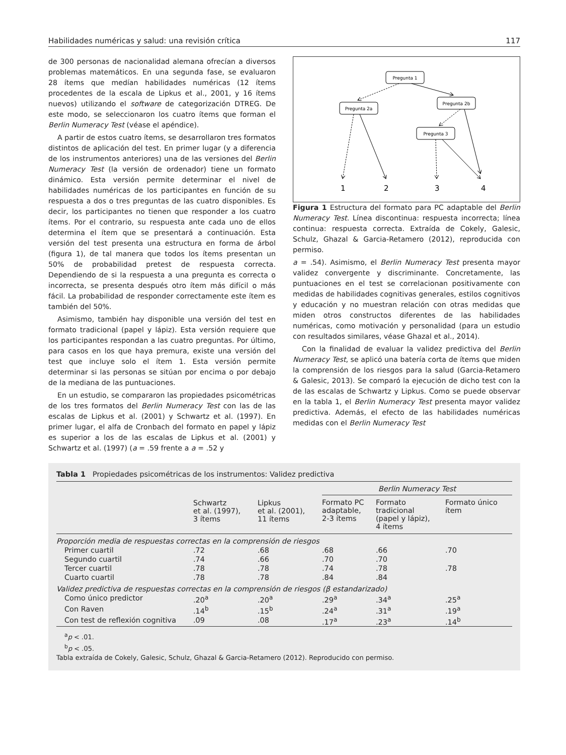Habilidades numéricas y salud: una revisión crítica 117
de 300 personas de nacionalidad alemana ofrecían a diversos problemas matemáticos. En una segunda fase, se evaluaron 28 ítems que medían habilidades numéricas (12 ítems procedentes de la escala de Lipkus et al., 2001, y 16 ítems nuevos) utilizando el software de categorización DTREG. De este modo, se seleccionaron los cuatro ítems que forman el Berlin Numeracy Test (véase el apéndice).
A partir de estos cuatro ítems, se desarrollaron tres formatos distintos de aplicación del test. En primer lugar (y a diferencia de los instrumentos anteriores) una de las versiones del Berlin Numeracy Test (la versión de ordenador) tiene un formato dinámico. Esta versión permite determinar el nivel de habilidades numéricas de los participantes en función de su respuesta a dos o tres preguntas de las cuatro disponibles. Es decir, los participantes no tienen que responder a los cuatro ítems. Por el contrario, su respuesta ante cada uno de ellos determina el ítem que se presentará a continuación. Esta versión del test presenta una estructura en forma de árbol (figura 1), de tal manera que todos los ítems presentan un 50% de probabilidad pretest de respuesta correcta. Dependiendo de si la respuesta a una pregunta es correcta o incorrecta, se presenta después otro ítem más difícil o más fácil. La probabilidad de responder correctamente este ítem es también del 50%.
Asimismo, también hay disponible una versión del test en formato tradicional (papel y lápiz). Esta versión requiere que los participantes respondan a las cuatro preguntas. Por último, para casos en los que haya premura, existe una versión del test que incluye solo el ítem 1. Esta versión permite determinar si las personas se sitúan por encima o por debajo de la mediana de las puntuaciones.
En un estudio, se compararon las propiedades psicométricas de los tres formatos del Berlin Numeracy Test con las de las escalas de Lipkus et al. (2001) y Schwartz et al. (1997). En primer lugar, el alfa de Cronbach del formato en papel y lápiz es superior a los de las escalas de Lipkus et al. (2001) y Schwartz et al. (1997) (a = .59 frente a a = .52 y
Pregunta 1
Pregunta 2a
Pregunta 2b
Pregunta 3
1
2
3
4
Figura 1 Estructura del formato para PC adaptable del Berlin Numeracy Test. Línea discontinua: respuesta incorrecta; línea continua: respuesta correcta. Extraída de Cokely, Galesic, Schulz, Ghazal & Garcia-Retamero (2012), reproducida con permiso.
a = .54). Asimismo, el Berlin Numeracy Test presenta mayor validez convergente y discriminante. Concretamente, las puntuaciones en el test se correlacionan positivamente con medidas de habilidades cognitivas generales, estilos cognitivos y educación y no muestran relación con otras medidas que miden otros constructos diferentes de las habilidades numéricas, como motivación y personalidad (para un estudio con resultados similares, véase Ghazal et al., 2014).
Con la finalidad de evaluar la validez predictiva del Berlin Numeracy Test, se aplicó una batería corta de ítems que miden la comprensión de los riesgos para la salud (Garcia-Retamero & Galesic, 2013). Se comparó la ejecución de dicho test con la de las escalas de Schwartz y Lipkus. Como se puede observar en la tabla 1, el Berlin Numeracy Test presenta mayor validez predictiva. Además, el efecto de las habilidades numéricas medidas con el Berlin Numeracy Test
Tabla 1 Propiedades psicométricas de los instrumentos: Validez predictiva
| | Schwartz et al. (1997), 3 ítems | Lipkus et al. (2001), 11 ítems | Berlin Numeracy Test | | |
| --- | --- | --- | --- | --- | --- |
| | | | Formato PC adaptable, 2-3 ítems | Formato tradicional (papel y lápiz), 4 ítems | Formato único ítem |
| Proporción media de respuestas correctas en la comprensión de riesgos | | | | | |
| Primer cuartil | .72 | .68 | .68 | .66 | .70 |
| Segundo cuartil | .74 | .66 | .70 | .70 | |
| Tercer cuartil | .78 | .78 | .74 | .78 | .78 |
| Cuarto cuartil | .78 | .78 | .84 | .84 | |
| Validez predictiva de respuestas correctas en la comprensión de riesgos (β estandarizado) | | | | | |
| Como único predictor | .20<sup>a</sup> | .20<sup>a</sup> | .29<sup>a</sup> | .34<sup>a</sup> | .25<sup>a</sup> |
| Con Raven | .14<sup>b</sup> | .15<sup>b</sup> | .24<sup>a</sup> | .31<sup>a</sup> | .19<sup>a</sup> |
| Con test de reflexión cognitiva | .09 | .08 | .17<sup>a</sup> | .23<sup>a</sup> | .14<sup>b</sup> |
<sup>a</sup> p < .01.
<sup>b</sup> p < .05.
Tabla extraída de Cokely, Galesic, Schulz, Ghazal & Garcia-Retamero (2012). Reproducido con permiso.